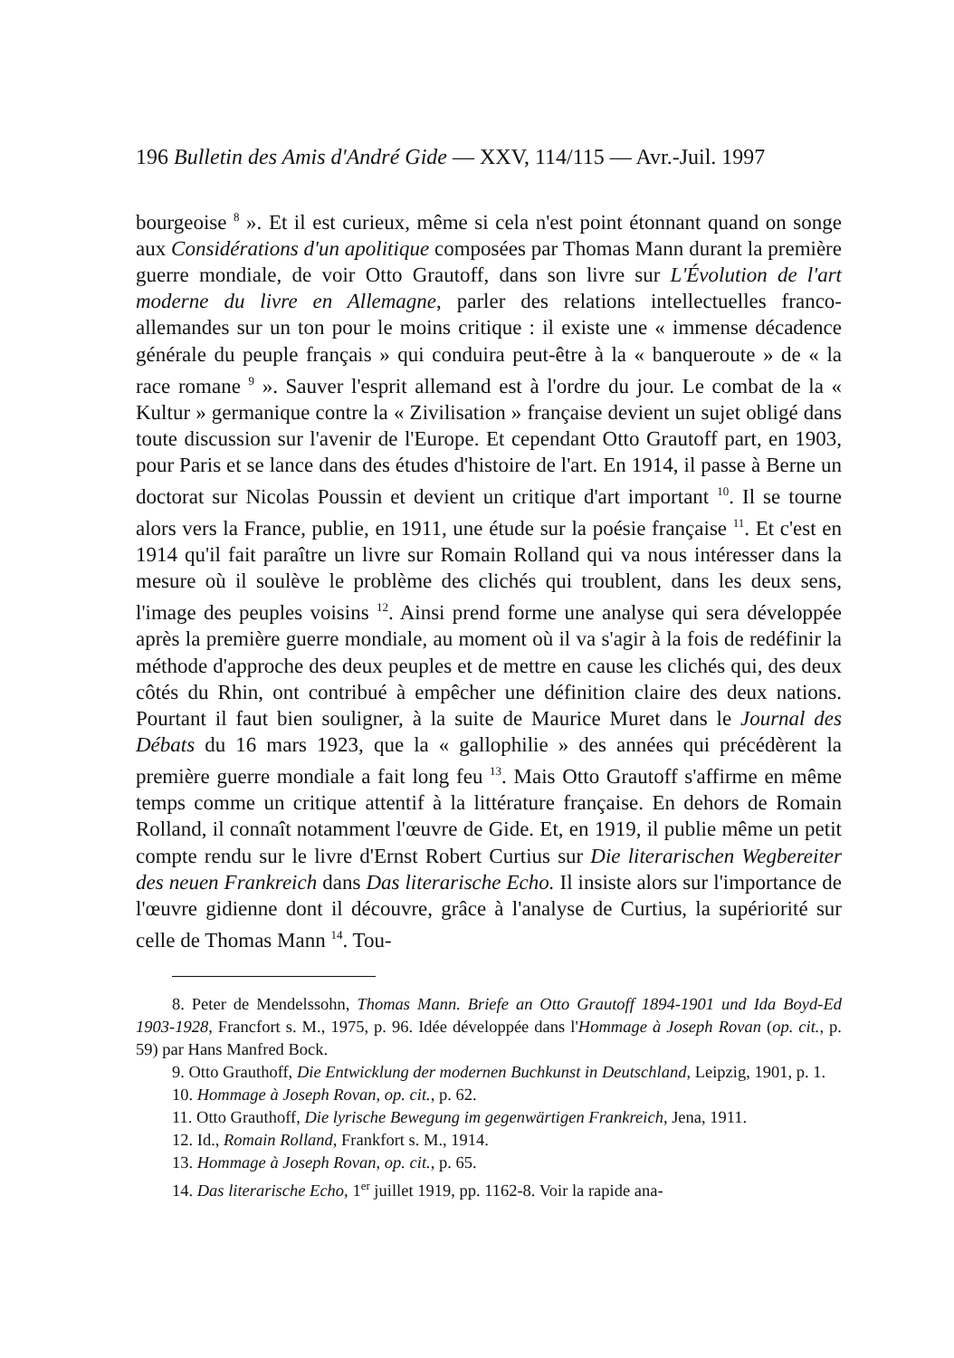196 Bulletin des Amis d'André Gide — XXV, 114/115 — Avr.-Juil. 1997
bourgeoise <sup>8</sup> ». Et il est curieux, même si cela n'est point étonnant quand on songe aux Considérations d'un apolitique composées par Thomas Mann durant la première guerre mondiale, de voir Otto Grautoff, dans son livre sur L'Évolution de l'art moderne du livre en Allemagne, parler des relations intellectuelles franco-allemandes sur un ton pour le moins critique : il existe une « immense décadence générale du peuple français » qui conduira peut-être à la « banqueroute » de « la race romane <sup>9</sup> ». Sauver l'esprit allemand est à l'ordre du jour. Le combat de la « Kultur » germanique contre la « Zivilisation » française devient un sujet obligé dans toute discussion sur l'avenir de l'Europe. Et cependant Otto Grautoff part, en 1903, pour Paris et se lance dans des études d'histoire de l'art. En 1914, il passe à Berne un doctorat sur Nicolas Poussin et devient un critique d'art important <sup>10</sup>. Il se tourne alors vers la France, publie, en 1911, une étude sur la poésie française <sup>11</sup>. Et c'est en 1914 qu'il fait paraître un livre sur Romain Rolland qui va nous intéresser dans la mesure où il soulève le problème des clichés qui troublent, dans les deux sens, l'image des peuples voisins <sup>12</sup>. Ainsi prend forme une analyse qui sera développée après la première guerre mondiale, au moment où il va s'agir à la fois de redéfinir la méthode d'approche des deux peuples et de mettre en cause les clichés qui, des deux côtés du Rhin, ont contribué à empêcher une définition claire des deux nations. Pourtant il faut bien souligner, à la suite de Maurice Muret dans le Journal des Débats du 16 mars 1923, que la « gallophilie » des années qui précédèrent la première guerre mondiale a fait long feu <sup>13</sup>. Mais Otto Grautoff s'affirme en même temps comme un critique attentif à la littérature française. En dehors de Romain Rolland, il connaît notamment l'œuvre de Gide. Et, en 1919, il publie même un petit compte rendu sur le livre d'Ernst Robert Curtius sur Die literarischen Wegbereiter des neuen Frankreich dans Das literarische Echo. Il insiste alors sur l'importance de l'œuvre gidienne dont il découvre, grâce à l'analyse de Curtius, la supériorité sur celle de Thomas Mann <sup>14</sup>. Tou-
8. Peter de Mendelssohn, Thomas Mann. Briefe an Otto Grautoff 1894-1901 und Ida Boyd-Ed 1903-1928, Francfort s. M., 1975, p. 96. Idée développée dans l'Hommage à Joseph Rovan (op. cit., p. 59) par Hans Manfred Bock.
9. Otto Grauthoff, Die Entwicklung der modernen Buchkunst in Deutschland, Leipzig, 1901, p. 1.
10. Hommage à Joseph Rovan, op. cit., p. 62.
11. Otto Grauthoff, Die lyrische Bewegung im gegenwärtigen Frankreich, Jena, 1911.
12. Id., Romain Rolland, Frankfort s. M., 1914.
13. Hommage à Joseph Rovan, op. cit., p. 65.
14. Das literarische Echo, 1<sup>er</sup> juillet 1919, pp. 1162-8. Voir la rapide ana-